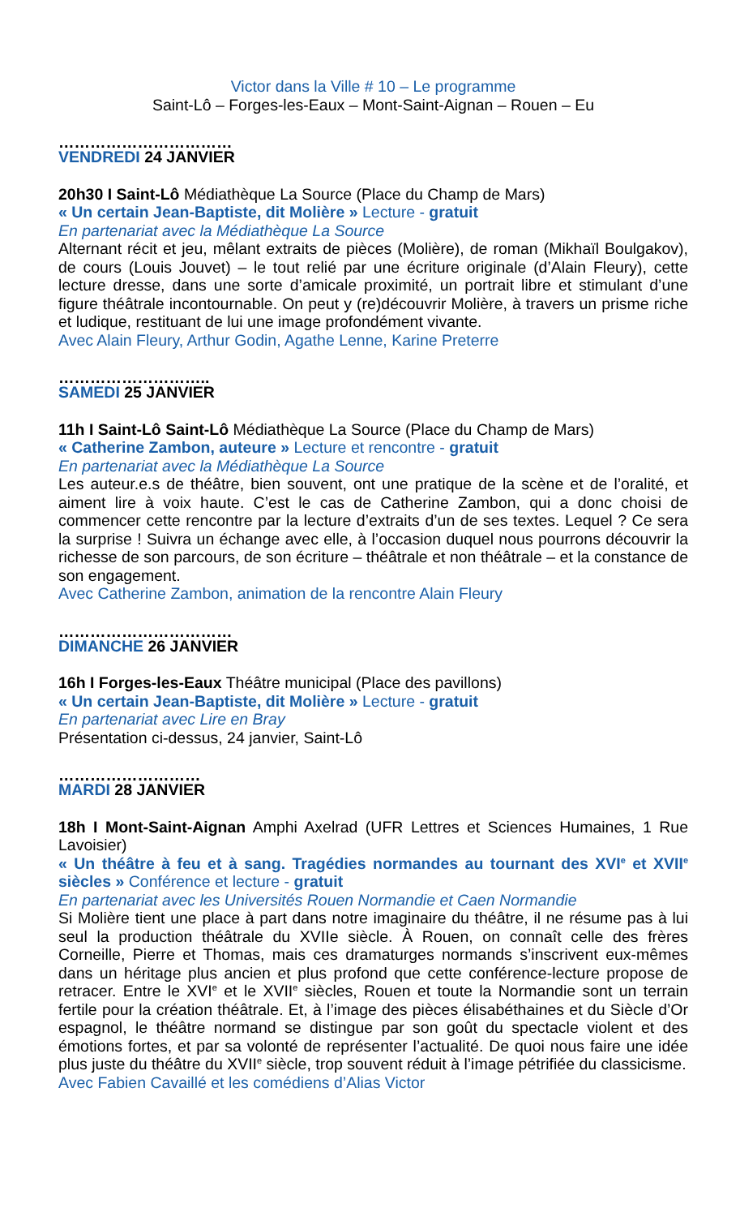Victor dans la Ville # 10 – Le programme
Saint-Lô – Forges-les-Eaux – Mont-Saint-Aignan – Rouen – Eu
……………………………
VENDREDI 24 JANVIER
20h30 I Saint-Lô Médiathèque La Source (Place du Champ de Mars)
« Un certain Jean-Baptiste, dit Molière » Lecture - gratuit
En partenariat avec la Médiathèque La Source
Alternant récit et jeu, mêlant extraits de pièces (Molière), de roman (Mikhaïl Boulgakov), de cours (Louis Jouvet) – le tout relié par une écriture originale (d’Alain Fleury), cette lecture dresse, dans une sorte d’amicale proximité, un portrait libre et stimulant d’une figure théâtrale incontournable. On peut y (re)découvrir Molière, à travers un prisme riche et ludique, restituant de lui une image profondément vivante.
Avec Alain Fleury, Arthur Godin, Agathe Lenne, Karine Preterre
………………………..
SAMEDI 25 JANVIER
11h I Saint-Lô Saint-Lô Médiathèque La Source (Place du Champ de Mars)
« Catherine Zambon, auteure » Lecture et rencontre - gratuit
En partenariat avec la Médiathèque La Source
Les auteur.e.s de théâtre, bien souvent, ont une pratique de la scène et de l’oralité, et aiment lire à voix haute. C’est le cas de Catherine Zambon, qui a donc choisi de commencer cette rencontre par la lecture d’extraits d’un de ses textes. Lequel ? Ce sera la surprise ! Suivra un échange avec elle, à l’occasion duquel nous pourrons découvrir la richesse de son parcours, de son écriture – théâtrale et non théâtrale – et la constance de son engagement.
Avec Catherine Zambon, animation de la rencontre Alain Fleury
……………………………
DIMANCHE 26 JANVIER
16h I Forges-les-Eaux Théâtre municipal (Place des pavillons)
« Un certain Jean-Baptiste, dit Molière » Lecture - gratuit
En partenariat avec Lire en Bray
Présentation ci-dessus, 24 janvier, Saint-Lô
………………………
MARDI 28 JANVIER
18h I Mont-Saint-Aignan Amphi Axelrad (UFR Lettres et Sciences Humaines, 1 Rue Lavoisier)
« Un théâtre à feu et à sang. Tragédies normandes au tournant des XVI<sup>e</sup> et XVII<sup>e</sup> siècles » Conférence et lecture - gratuit
En partenariat avec les Universités Rouen Normandie et Caen Normandie
Si Molière tient une place à part dans notre imaginaire du théâtre, il ne résume pas à lui seul la production théâtrale du XVIIe siècle. À Rouen, on connaît celle des frères Corneille, Pierre et Thomas, mais ces dramaturges normands s’inscrivent eux-mêmes dans un héritage plus ancien et plus profond que cette conférence-lecture propose de retracer. Entre le XVI<sup>e</sup> et le XVII<sup>e</sup> siècles, Rouen et toute la Normandie sont un terrain fertile pour la création théâtrale. Et, à l’image des pièces élisabéthaines et du Siècle d’Or espagnol, le théâtre normand se distingue par son goût du spectacle violent et des émotions fortes, et par sa volonté de représenter l’actualité. De quoi nous faire une idée plus juste du théâtre du XVII<sup>e</sup> siècle, trop souvent réduit à l’image pétrifiée du classicisme.
Avec Fabien Cavaillé et les comédiens d’Alias Victor